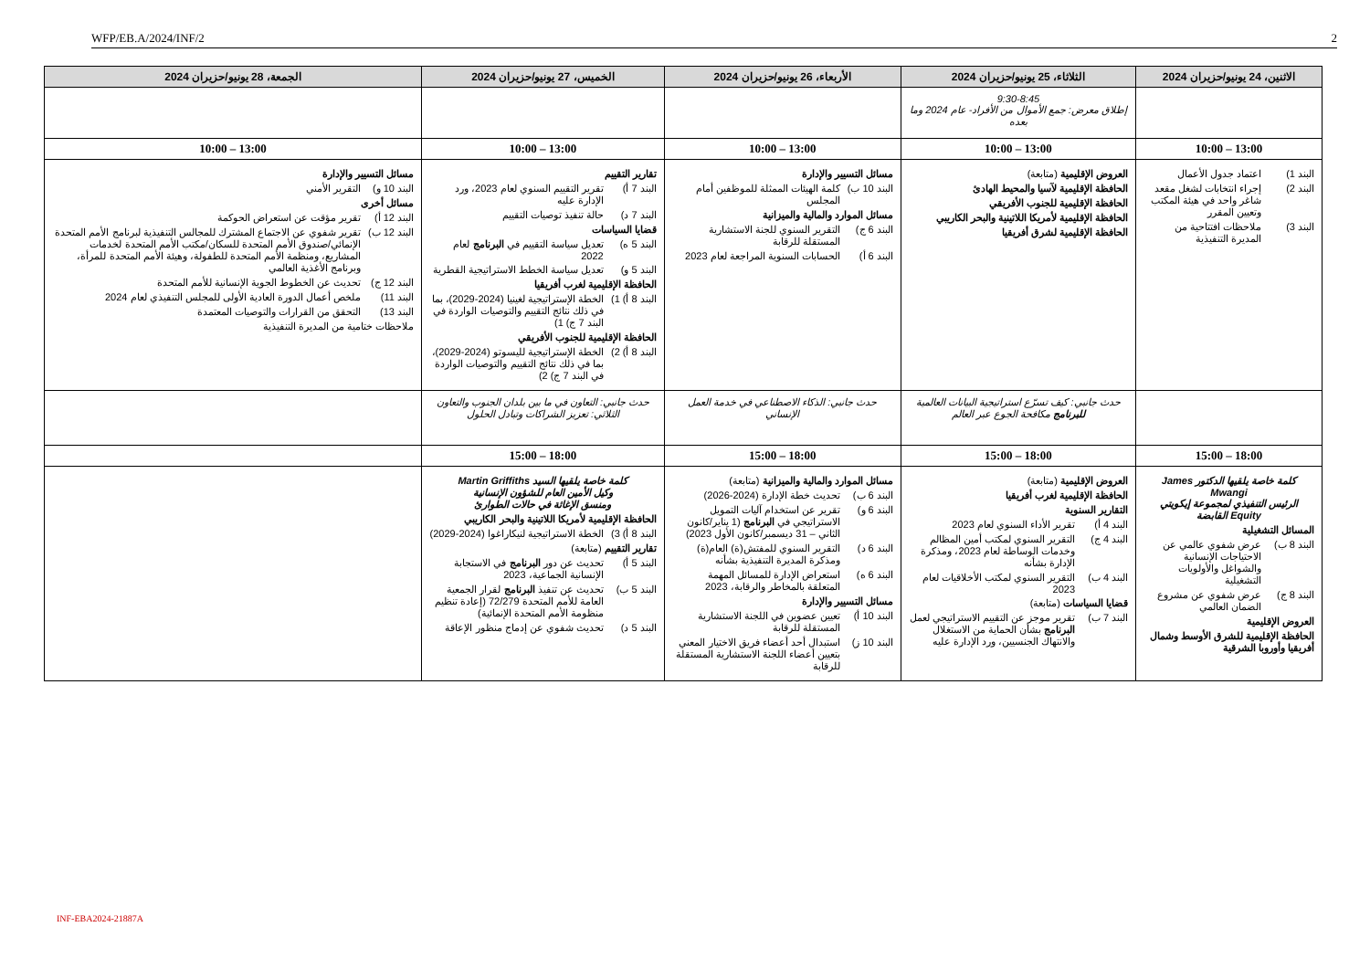WFP/EB.A/2024/INF/2 2
| الاثنين، 24 يونيو/حزيران 2024 | الثلاثاء، 25 يونيو/حزيران 2024 | الأربعاء، 26 يونيو/حزيران 2024 | الخميس، 27 يونيو/حزيران 2024 | الجمعة، 28 يونيو/حزيران 2024 |
| --- | --- | --- | --- | --- |
| | 9:30-8:45 إطلاق معرض: جمع الأموال من الأفراد- عام 2024 وما بعده | | | |
| 13:00 – 10:00 | 13:00 – 10:00 | 13:00 – 10:00 | 13:00 – 10:00 | 13:00 – 10:00 |
| البند 1) اعتماد جدول الأعمال البند 2) إجراء انتخابات لشغل مقعد شاغر واحد في هيئة المكتب وتعيين المقرر البند 3) ملاحظات افتتاحية من المديرة التنفيذية | العروض الإقليمية (متابعة) الحافظة الإقليمية لآسيا والمحيط الهادئ الحافظة الإقليمية للجنوب الأفريقي الحافظة الإقليمية لأمريكا اللاتينية والبحر الكاريبي الحافظة الإقليمية لشرق أفريقيا | مسائل التسيير والإدارة البند 10 ب) كلمة الهيئات الممثلة للموظفين أمام المجلس مسائل الموارد والمالية والميزانية البند 6 ج) التقرير السنوي للجنة الاستشارية المستقلة للرقابة البند 6 أ) الحسابات السنوية المراجعة لعام 2023 | تقارير التقييم البند 7 أ) تقرير التقييم السنوي لعام 2023، ورد الإدارة عليه البند 7 د) حالة تنفيذ توصيات التقييم قضايا السياسات البند 5 ه) تعديل سياسة التقييم في البرنامج لعام 2022 البند 5 و) تعديل سياسة الخطط الاستراتيجية القطرية الحافظة الإقليمية لغرب أفريقيا البند 8 أ) 1) الخطة الإستراتيجية لغينيا (2024-2029)، بما في ذلك نتائج التقييم والتوصيات الواردة في البند 7 ج) 1) الحافظة الإقليمية للجنوب الأفريقي البند 8 أ) 2) الخطة الإستراتيجية لليسوتو (2024-2029)، بما في ذلك نتائج التقييم والتوصيات الواردة في البند 7 ج) 2) | مسائل التسيير والإدارة البند 10 و) التقرير الأمني مسائل أخرى البند 12 أ) تقرير مؤقت عن استعراض الحوكمة البند 12 ب) تقرير شفوي عن الاجتماع المشترك للمجالس التنفيذية لبرنامج الأمم المتحدة الإنمائي/صندوق الأمم المتحدة للسكان/مكتب الأمم المتحدة لخدمات المشاريع، ومنظمة الأمم المتحدة للطفولة، وهيئة الأمم المتحدة للمرأة، وبرنامج الأغذية العالمي البند 12 ج) تحديث عن الخطوط الجوية الإنسانية للأمم المتحدة البند 11) ملخص أعمال الدورة العادية الأولى للمجلس التنفيذي لعام 2024 البند 13) التحقق من القرارات والتوصيات المعتمدة ملاحظات ختامية من المديرة التنفيذية |
| | حدث جانبي: كيف تسرّع استراتيجية البيانات العالمية للبرنامج مكافحة الجوع عبر العالم | حدث جانبي: الذكاء الاصطناعي في خدمة العمل الإنساني | حدث جانبي: التعاون في ما بين بلدان الجنوب والتعاون الثلاثي: تعزيز الشراكات وتبادل الحلول | |
| 18:00 – 15:00 | 18:00 – 15:00 | 18:00 – 15:00 | 18:00 – 15:00 | |
| كلمة خاصة يلقيها الدكتور James Mwangi الرئيس التنفيذي لمجموعة إيكويتي Equity القابضة المسائل التشغيلية البند 8 ب) عرض شفوي عالمي عن الاحتياجات الإنسانية والشواغل والأولويات التشغيلية البند 8 ج) عرض شفوي عن مشروع الضمان العالمي العروض الإقليمية الحافظة الإقليمية للشرق الأوسط وشمال أفريقيا وأوروبا الشرقية | العروض الإقليمية (متابعة) الحافظة الإقليمية لغرب أفريقيا التقارير السنوية البند 4 أ) تقرير الأداء السنوي لعام 2023 البند 4 ج) التقرير السنوي لمكتب أمين المظالم وخدمات الوساطة لعام 2023، ومذكرة الإدارة بشأنه البند 4 ب) التقرير السنوي لمكتب الأخلاقيات لعام 2023 قضايا السياسات (متابعة) البند 7 ب) تقرير موجز عن التقييم الاستراتيجي لعمل البرنامج بشأن الحماية من الاستغلال والانتهاك الجنسيين، ورد الإدارة عليه | مسائل الموارد والمالية والميزانية (متابعة) البند 6 ب) تحديث خطة الإدارة (2024-2026) البند 6 و) تقرير عن استخدام آليات التمويل الاستراتيجي في البرنامج (1 يناير/كانون الثاني – 31 ديسمبر/كانون الأول 2023) البند 6 د) التقرير السنوي للمفتش(ة) العام(ة) ومذكرة المديرة التنفيذية بشأنه البند 6 ه) استعراض الإدارة للمسائل المهمة المتعلقة بالمخاطر والرقابة، 2023 مسائل التسيير والإدارة البند 10 أ) تعيين عضوين في اللجنة الاستشارية المستقلة للرقابة البند 10 ز) استبدال أحد أعضاء فريق الاختيار المعني بتعيين أعضاء اللجنة الاستشارية المستقلة للرقابة | كلمة خاصة يلقيها السيد Martin Griffiths وكيل الأمين العام للشؤون الإنسانية ومنسق الإغاثة في حالات الطوارئ الحافظة الإقليمية لأمريكا اللاتينية والبحر الكاريبي البند 8 أ) 3) الخطة الاستراتيجية لنيكاراغوا (2024-2029) تقارير التقييم (متابعة) البند 5 أ) تحديث عن دور البرنامج في الاستجابة الإنسانية الجماعية، 2023 البند 5 ب) تحديث عن تنفيذ البرنامج لقرار الجمعية العامة للأمم المتحدة 72/279 (إعادة تنظيم منظومة الأمم المتحدة الإنمائية) البند 5 د) تحديث شفوي عن إدماج منظور الإعاقة | |
INF-EBA2024-21887A